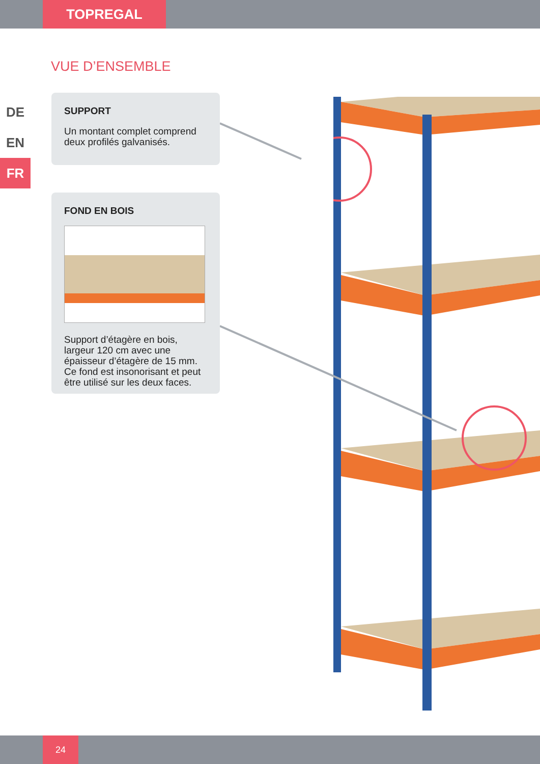TOPREGAL
VUE D’ENSEMBLE
DE
EN
FR
SUPPORT
Un montant complet comprend deux profilés galvanisés.
FOND EN BOIS
Support d’étagère en bois, largeur 120 cm avec une épaisseur d’étagère de 15 mm. Ce fond est insonorisant et peut être utilisé sur les deux faces.
24